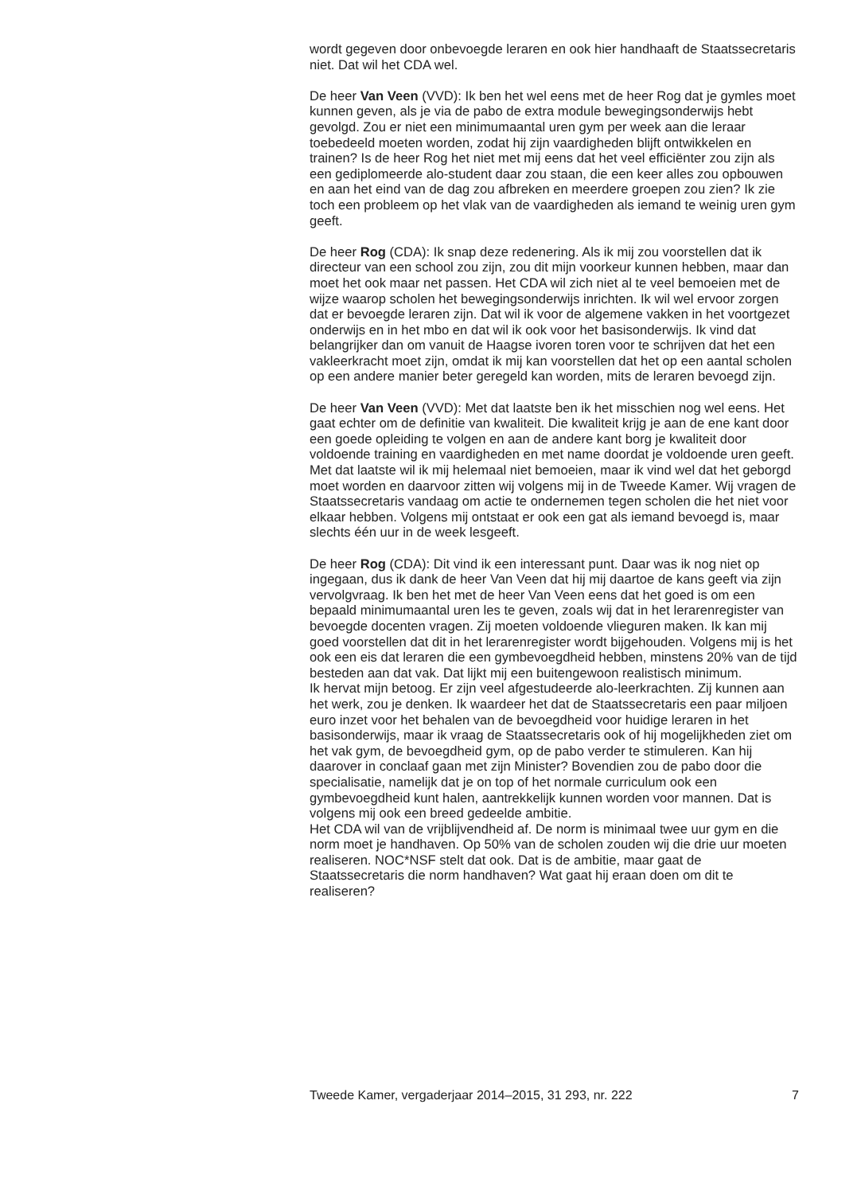wordt gegeven door onbevoegde leraren en ook hier handhaaft de Staatssecretaris niet. Dat wil het CDA wel.
De heer Van Veen (VVD): Ik ben het wel eens met de heer Rog dat je gymles moet kunnen geven, als je via de pabo de extra module bewegingsonderwijs hebt gevolgd. Zou er niet een minimumaantal uren gym per week aan die leraar toebedeeld moeten worden, zodat hij zijn vaardigheden blijft ontwikkelen en trainen? Is de heer Rog het niet met mij eens dat het veel efficiënter zou zijn als een gediplomeerde alo-student daar zou staan, die een keer alles zou opbouwen en aan het eind van de dag zou afbreken en meerdere groepen zou zien? Ik zie toch een probleem op het vlak van de vaardigheden als iemand te weinig uren gym geeft.
De heer Rog (CDA): Ik snap deze redenering. Als ik mij zou voorstellen dat ik directeur van een school zou zijn, zou dit mijn voorkeur kunnen hebben, maar dan moet het ook maar net passen. Het CDA wil zich niet al te veel bemoeien met de wijze waarop scholen het bewegingsonderwijs inrichten. Ik wil wel ervoor zorgen dat er bevoegde leraren zijn. Dat wil ik voor de algemene vakken in het voortgezet onderwijs en in het mbo en dat wil ik ook voor het basisonderwijs. Ik vind dat belangrijker dan om vanuit de Haagse ivoren toren voor te schrijven dat het een vakleerkracht moet zijn, omdat ik mij kan voorstellen dat het op een aantal scholen op een andere manier beter geregeld kan worden, mits de leraren bevoegd zijn.
De heer Van Veen (VVD): Met dat laatste ben ik het misschien nog wel eens. Het gaat echter om de definitie van kwaliteit. Die kwaliteit krijg je aan de ene kant door een goede opleiding te volgen en aan de andere kant borg je kwaliteit door voldoende training en vaardigheden en met name doordat je voldoende uren geeft. Met dat laatste wil ik mij helemaal niet bemoeien, maar ik vind wel dat het geborgd moet worden en daarvoor zitten wij volgens mij in de Tweede Kamer. Wij vragen de Staatssecretaris vandaag om actie te ondernemen tegen scholen die het niet voor elkaar hebben. Volgens mij ontstaat er ook een gat als iemand bevoegd is, maar slechts één uur in de week lesgeeft.
De heer Rog (CDA): Dit vind ik een interessant punt. Daar was ik nog niet op ingegaan, dus ik dank de heer Van Veen dat hij mij daartoe de kans geeft via zijn vervolgvraag. Ik ben het met de heer Van Veen eens dat het goed is om een bepaald minimumaantal uren les te geven, zoals wij dat in het lerarenregister van bevoegde docenten vragen. Zij moeten voldoende vlieguren maken. Ik kan mij goed voorstellen dat dit in het lerarenregister wordt bijgehouden. Volgens mij is het ook een eis dat leraren die een gymbevoegdheid hebben, minstens 20% van de tijd besteden aan dat vak. Dat lijkt mij een buitengewoon realistisch minimum.
Ik hervat mijn betoog. Er zijn veel afgestudeerde alo-leerkrachten. Zij kunnen aan het werk, zou je denken. Ik waardeer het dat de Staatssecretaris een paar miljoen euro inzet voor het behalen van de bevoegdheid voor huidige leraren in het basisonderwijs, maar ik vraag de Staatssecretaris ook of hij mogelijkheden ziet om het vak gym, de bevoegdheid gym, op de pabo verder te stimuleren. Kan hij daarover in conclaaf gaan met zijn Minister? Bovendien zou de pabo door die specialisatie, namelijk dat je on top of het normale curriculum ook een gymbevoegdheid kunt halen, aantrekkelijk kunnen worden voor mannen. Dat is volgens mij ook een breed gedeelde ambitie.
Het CDA wil van de vrijblijvendheid af. De norm is minimaal twee uur gym en die norm moet je handhaven. Op 50% van de scholen zouden wij die drie uur moeten realiseren. NOC*NSF stelt dat ook. Dat is de ambitie, maar gaat de Staatssecretaris die norm handhaven? Wat gaat hij eraan doen om dit te realiseren?
Tweede Kamer, vergaderjaar 2014–2015, 31 293, nr. 222 7